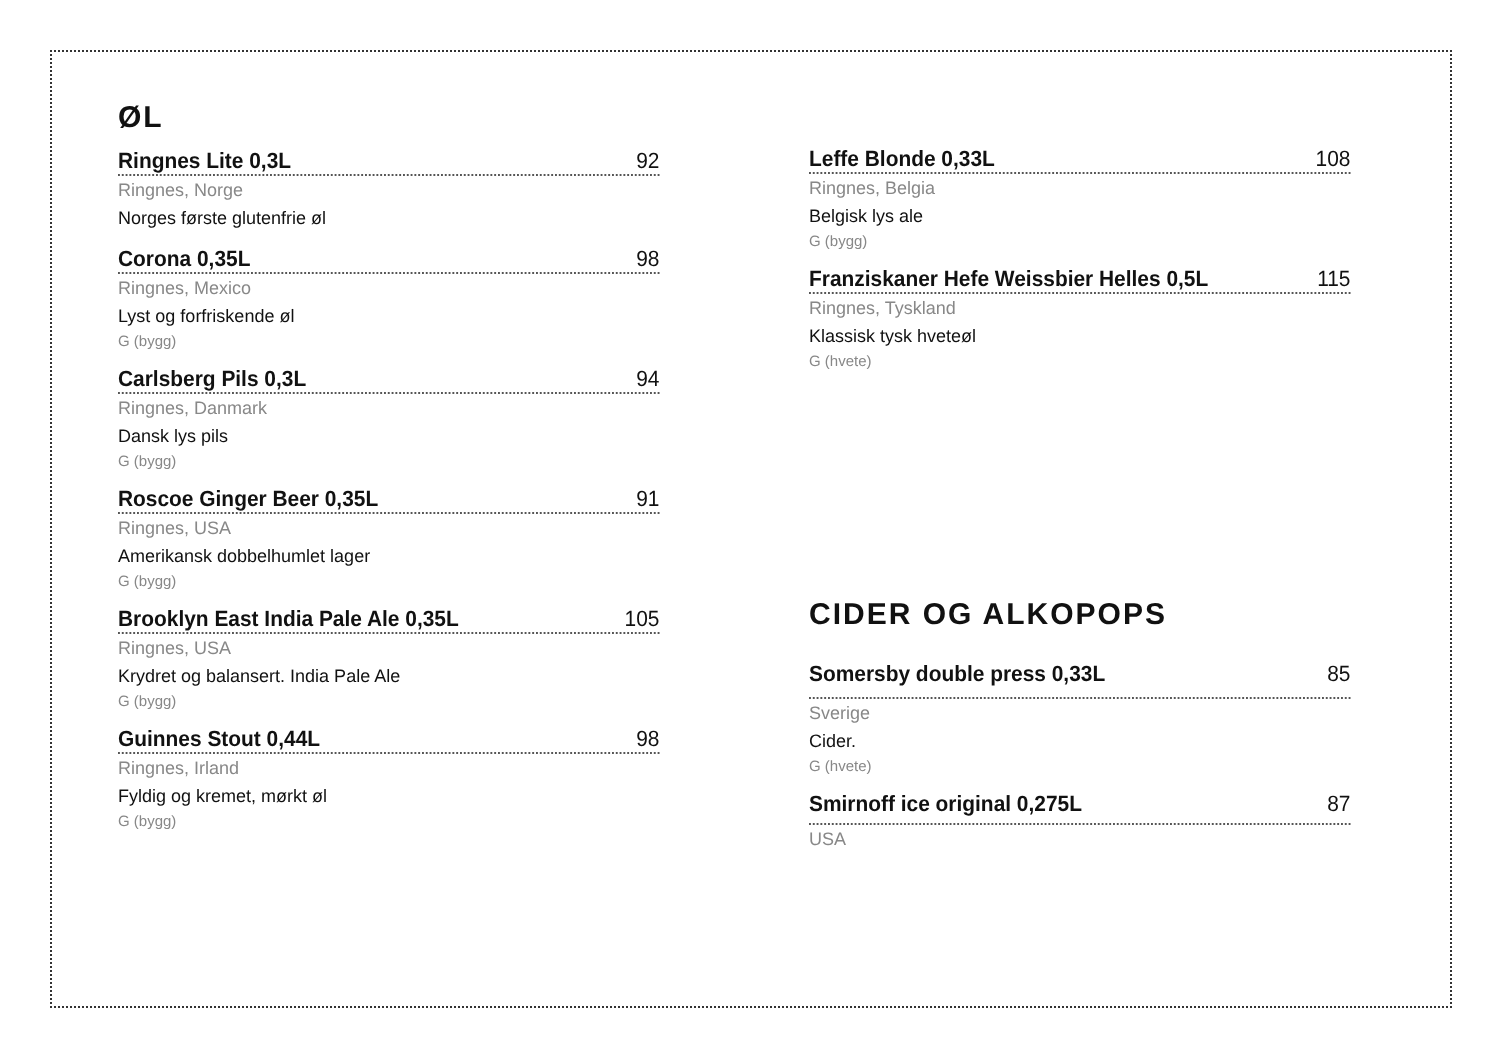ØL
Ringnes Lite 0,3L 92
Ringnes, Norge
Norges første glutenfrie øl
Corona 0,35L 98
Ringnes, Mexico
Lyst og forfriskende øl
G (bygg)
Carlsberg Pils 0,3L 94
Ringnes, Danmark
Dansk lys pils
G (bygg)
Roscoe Ginger Beer 0,35L 91
Ringnes, USA
Amerikansk dobbelhumlet lager
G (bygg)
Brooklyn East India Pale Ale 0,35L 105
Ringnes, USA
Krydret og balansert. India Pale Ale
G (bygg)
Guinnes Stout 0,44L 98
Ringnes, Irland
Fyldig og kremet, mørkt øl
G (bygg)
Leffe Blonde 0,33L 108
Ringnes, Belgia
Belgisk lys ale
G (bygg)
Franziskaner Hefe Weissbier Helles 0,5L 115
Ringnes, Tyskland
Klassisk tysk hveteøl
G (hvete)
CIDER OG ALKOPOPS
Somersby double press 0,33L 85
Sverige
Cider.
G (hvete)
Smirnoff ice original 0,275L 87
USA